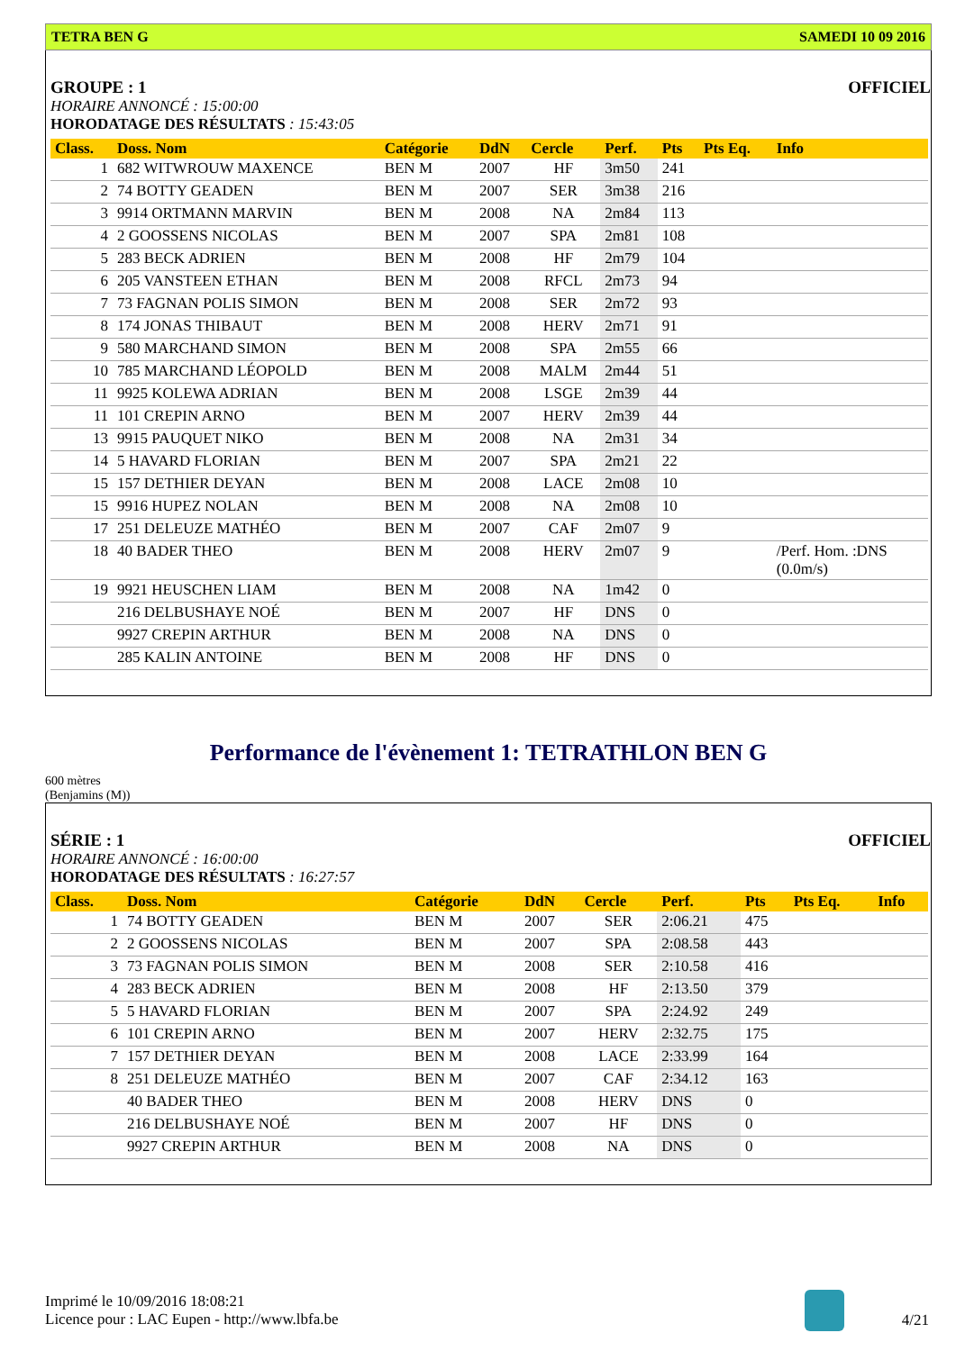TETRA BEN G SAMEDI 10 09 2016
GROUPE : 1 OFFICIEL
HORAIRE ANNONCÉ : 15:00:00
HORODATAGE DES RÉSULTATS : 15:43:05
| Class. | Doss. Nom | Catégorie | DdN | Cercle | Perf. | Pts | Pts Eq. | Info |
| --- | --- | --- | --- | --- | --- | --- | --- | --- |
| 1 | 682 WITWROUW MAXENCE | BEN M | 2007 | HF | 3m50 | 241 | | |
| 2 | 74 BOTTY GEADEN | BEN M | 2007 | SER | 3m38 | 216 | | |
| 3 | 9914 ORTMANN MARVIN | BEN M | 2008 | NA | 2m84 | 113 | | |
| 4 | 2 GOOSSENS NICOLAS | BEN M | 2007 | SPA | 2m81 | 108 | | |
| 5 | 283 BECK ADRIEN | BEN M | 2008 | HF | 2m79 | 104 | | |
| 6 | 205 VANSTEEN ETHAN | BEN M | 2008 | RFCL | 2m73 | 94 | | |
| 7 | 73 FAGNAN POLIS SIMON | BEN M | 2008 | SER | 2m72 | 93 | | |
| 8 | 174 JONAS THIBAUT | BEN M | 2008 | HERV | 2m71 | 91 | | |
| 9 | 580 MARCHAND SIMON | BEN M | 2008 | SPA | 2m55 | 66 | | |
| 10 | 785 MARCHAND LÉOPOLD | BEN M | 2008 | MALM | 2m44 | 51 | | |
| 11 | 9925 KOLEWA ADRIAN | BEN M | 2008 | LSGE | 2m39 | 44 | | |
| 11 | 101 CREPIN ARNO | BEN M | 2007 | HERV | 2m39 | 44 | | |
| 13 | 9915 PAUQUET NIKO | BEN M | 2008 | NA | 2m31 | 34 | | |
| 14 | 5 HAVARD FLORIAN | BEN M | 2007 | SPA | 2m21 | 22 | | |
| 15 | 157 DETHIER DEYAN | BEN M | 2008 | LACE | 2m08 | 10 | | |
| 15 | 9916 HUPEZ NOLAN | BEN M | 2008 | NA | 2m08 | 10 | | |
| 17 | 251 DELEUZE MATHÉO | BEN M | 2007 | CAF | 2m07 | 9 | | |
| 18 | 40 BADER THEO | BEN M | 2008 | HERV | 2m07 | 9 | | /Perf. Hom. :DNS (0.0m/s) |
| 19 | 9921 HEUSCHEN LIAM | BEN M | 2008 | NA | 1m42 | 0 | | |
| | 216 DELBUSHAYE NOÉ | BEN M | 2007 | HF | DNS | 0 | | |
| | 9927 CREPIN ARTHUR | BEN M | 2008 | NA | DNS | 0 | | |
| | 285 KALIN ANTOINE | BEN M | 2008 | HF | DNS | 0 | | |
Performance de l'évènement 1: TETRATHLON BEN G
600 mètres
(Benjamins (M))
SÉRIE : 1 OFFICIEL
HORAIRE ANNONCÉ : 16:00:00
HORODATAGE DES RÉSULTATS : 16:27:57
| Class. | Doss. Nom | Catégorie | DdN | Cercle | Perf. | Pts | Pts Eq. | Info |
| --- | --- | --- | --- | --- | --- | --- | --- | --- |
| 1 | 74 BOTTY GEADEN | BEN M | 2007 | SER | 2:06.21 | 475 | | |
| 2 | 2 GOOSSENS NICOLAS | BEN M | 2007 | SPA | 2:08.58 | 443 | | |
| 3 | 73 FAGNAN POLIS SIMON | BEN M | 2008 | SER | 2:10.58 | 416 | | |
| 4 | 283 BECK ADRIEN | BEN M | 2008 | HF | 2:13.50 | 379 | | |
| 5 | 5 HAVARD FLORIAN | BEN M | 2007 | SPA | 2:24.92 | 249 | | |
| 6 | 101 CREPIN ARNO | BEN M | 2007 | HERV | 2:32.75 | 175 | | |
| 7 | 157 DETHIER DEYAN | BEN M | 2008 | LACE | 2:33.99 | 164 | | |
| 8 | 251 DELEUZE MATHÉO | BEN M | 2007 | CAF | 2:34.12 | 163 | | |
| | 40 BADER THEO | BEN M | 2008 | HERV | DNS | 0 | | |
| | 216 DELBUSHAYE NOÉ | BEN M | 2007 | HF | DNS | 0 | | |
| | 9927 CREPIN ARTHUR | BEN M | 2008 | NA | DNS | 0 | | |
Imprimé le 10/09/2016 18:08:21
Licence pour : LAC Eupen - http://www.lbfa.be
4/21